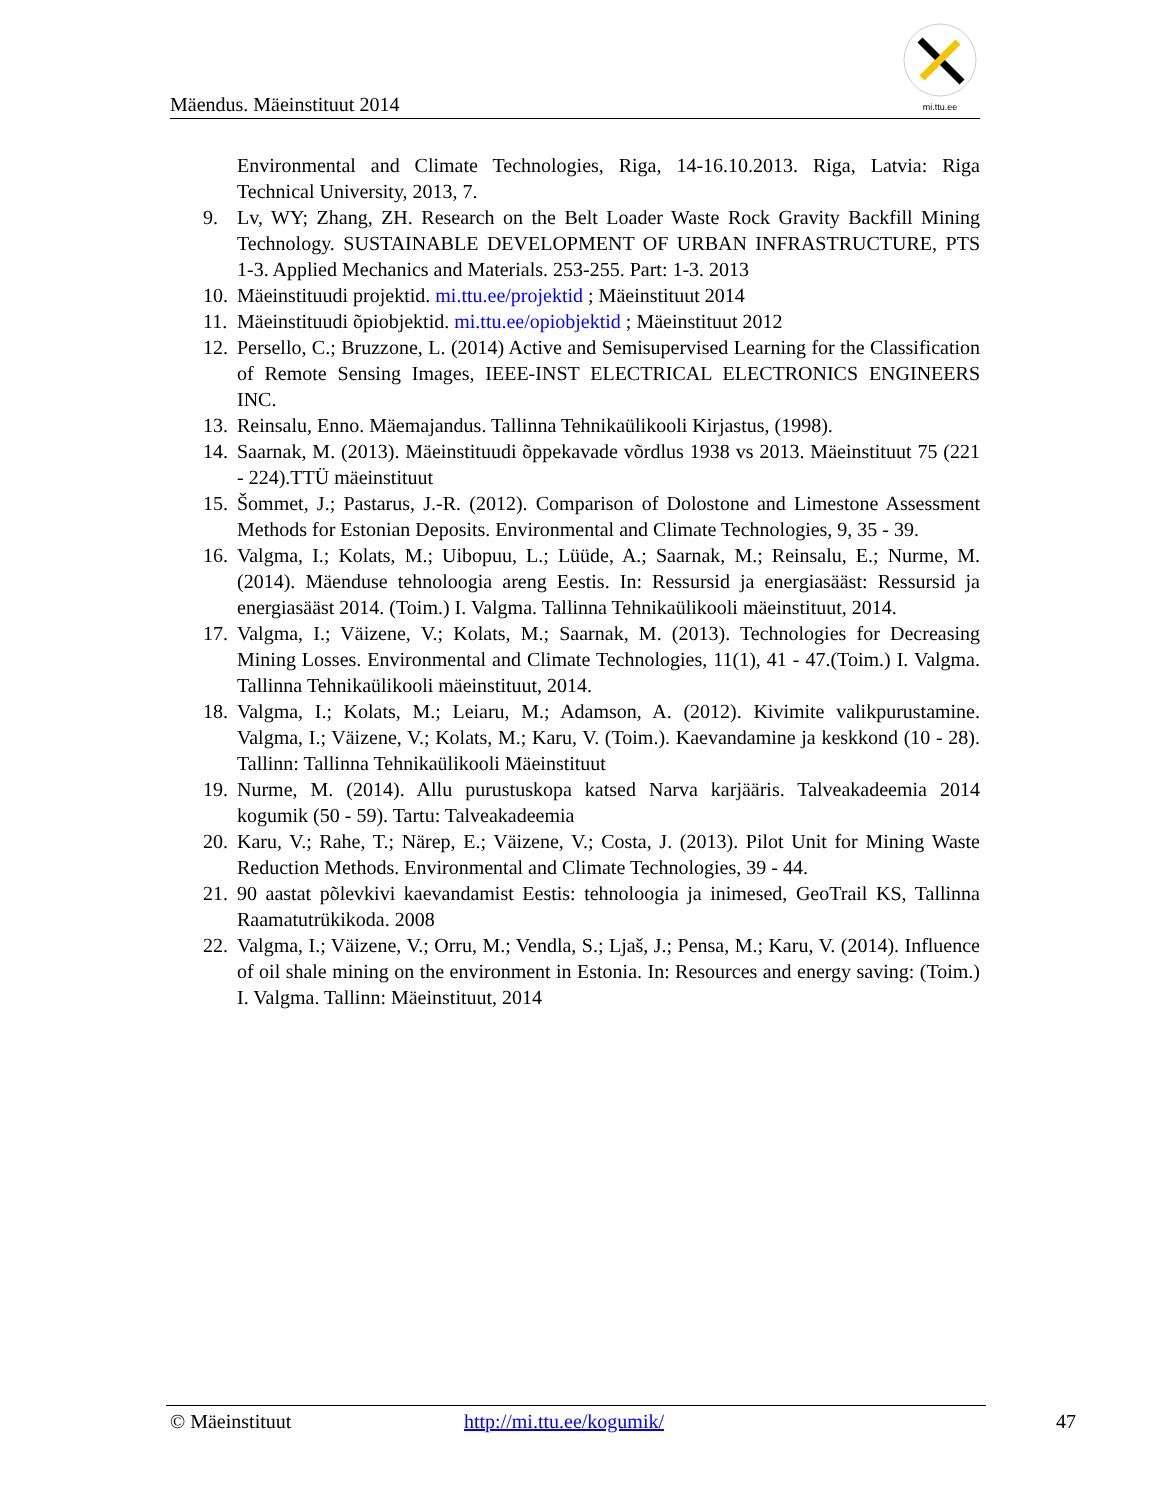Mäendus. Mäeinstituut 2014
mi.ttu.ee
Environmental and Climate Technologies, Riga, 14-16.10.2013. Riga, Latvia: Riga Technical University, 2013, 7.
9. Lv, WY; Zhang, ZH. Research on the Belt Loader Waste Rock Gravity Backfill Mining Technology. SUSTAINABLE DEVELOPMENT OF URBAN INFRASTRUCTURE, PTS 1-3. Applied Mechanics and Materials. 253-255. Part: 1-3. 2013
10. Mäeinstituudi projektid. mi.ttu.ee/projektid ; Mäeinstituut 2014
11. Mäeinstituudi õpiobjektid. mi.ttu.ee/opiobjektid ; Mäeinstituut 2012
12. Persello, C.; Bruzzone, L. (2014) Active and Semisupervised Learning for the Classification of Remote Sensing Images, IEEE-INST ELECTRICAL ELECTRONICS ENGINEERS INC.
13. Reinsalu, Enno. Mäemajandus. Tallinna Tehnikaülikooli Kirjastus, (1998).
14. Saarnak, M. (2013). Mäeinstituudi õppekavade võrdlus 1938 vs 2013. Mäeinstituut 75 (221 - 224).TTÜ mäeinstituut
15. Šommet, J.; Pastarus, J.-R. (2012). Comparison of Dolostone and Limestone Assessment Methods for Estonian Deposits. Environmental and Climate Technologies, 9, 35 - 39.
16. Valgma, I.; Kolats, M.; Uibopuu, L.; Lüüde, A.; Saarnak, M.; Reinsalu, E.; Nurme, M. (2014). Mäenduse tehnoloogia areng Eestis. In: Ressursid ja energiasääst: Ressursid ja energiasääst 2014. (Toim.) I. Valgma. Tallinna Tehnikaülikooli mäeinstituut, 2014.
17. Valgma, I.; Väizene, V.; Kolats, M.; Saarnak, M. (2013). Technologies for Decreasing Mining Losses. Environmental and Climate Technologies, 11(1), 41 - 47.(Toim.) I. Valgma. Tallinna Tehnikaülikooli mäeinstituut, 2014.
18. Valgma, I.; Kolats, M.; Leiaru, M.; Adamson, A. (2012). Kivimite valikpurustamine. Valgma, I.; Väizene, V.; Kolats, M.; Karu, V. (Toim.). Kaevandamine ja keskkond (10 - 28). Tallinn: Tallinna Tehnikaülikooli Mäeinstituut
19. Nurme, M. (2014). Allu purustuskopa katsed Narva karjääris. Talveakadeemia 2014 kogumik (50 - 59). Tartu: Talveakadeemia
20. Karu, V.; Rahe, T.; Närep, E.; Väizene, V.; Costa, J. (2013). Pilot Unit for Mining Waste Reduction Methods. Environmental and Climate Technologies, 39 - 44.
21. 90 aastat põlevkivi kaevandamist Eestis: tehnoloogia ja inimesed, GeoTrail KS, Tallinna Raamatutrükikoda. 2008
22. Valgma, I.; Väizene, V.; Orru, M.; Vendla, S.; Ljaš, J.; Pensa, M.; Karu, V. (2014). Influence of oil shale mining on the environment in Estonia. In: Resources and energy saving: (Toim.) I. Valgma. Tallinn: Mäeinstituut, 2014
© Mäeinstituut http://mi.ttu.ee/kogumik/ 47